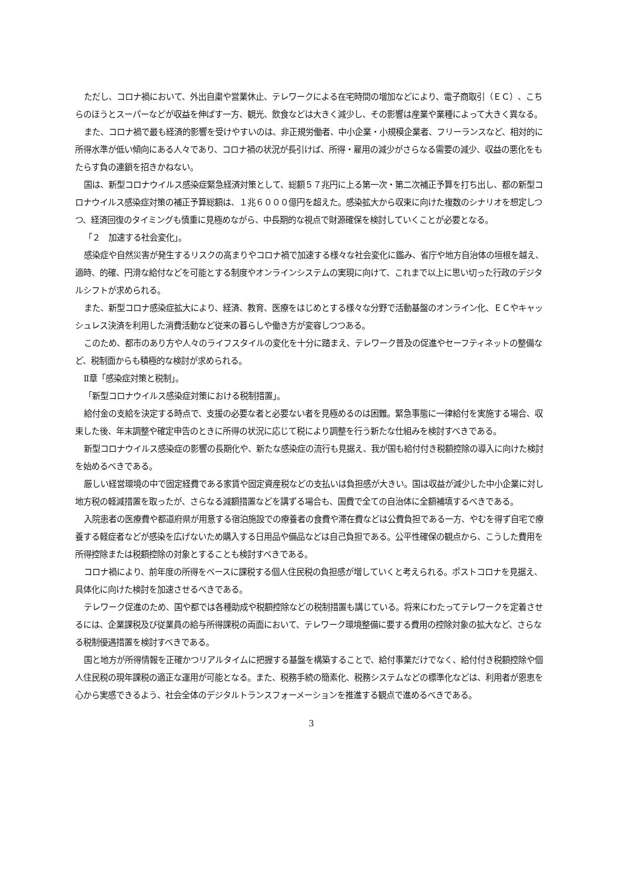ただし、コロナ禍において、外出自粛や営業休止、テレワークによる在宅時間の増加などにより、電子商取引（ＥＣ）、こちらのほうとスーパーなどが収益を伸ばす一方、観光、飲食などは大きく減少し、その影響は産業や業種によって大きく異なる。
また、コロナ禍で最も経済的影響を受けやすいのは、非正規労働者、中小企業・小規模企業者、フリーランスなど、相対的に所得水準が低い傾向にある人々であり、コロナ禍の状況が長引けば、所得・雇用の減少がさらなる需要の減少、収益の悪化をもたらす負の連鎖を招きかねない。
国は、新型コロナウイルス感染症緊急経済対策として、総額５７兆円に上る第一次・第二次補正予算を打ち出し、都の新型コロナウイルス感染症対策の補正予算総額は、１兆６０００億円を超えた。感染拡大から収束に向けた複数のシナリオを想定しつつ、経済回復のタイミングも慎重に見極めながら、中長期的な視点で財源確保を検討していくことが必要となる。
「２　加速する社会変化」。
感染症や自然災害が発生するリスクの高まりやコロナ禍で加速する様々な社会変化に鑑み、省庁や地方自治体の垣根を越え、適時、的確、円滑な給付などを可能とする制度やオンラインシステムの実現に向けて、これまで以上に思い切った行政のデジタルシフトが求められる。
また、新型コロナ感染症拡大により、経済、教育、医療をはじめとする様々な分野で活動基盤のオンライン化、ＥＣやキャッシュレス決済を利用した消費活動など従来の暮らしや働き方が変容しつつある。
このため、都市のあり方や人々のライフスタイルの変化を十分に踏まえ、テレワーク普及の促進やセーフティネットの整備など、税制面からも積極的な検討が求められる。
Ⅱ章「感染症対策と税制」。
「新型コロナウイルス感染症対策における税制措置」。
給付金の支給を決定する時点で、支援の必要な者と必要ない者を見極めるのは困難。緊急事態に一律給付を実施する場合、収束した後、年末調整や確定申告のときに所得の状況に応じて税により調整を行う新たな仕組みを検討すべきである。
新型コロナウイルス感染症の影響の長期化や、新たな感染症の流行も見据え、我が国も給付付き税額控除の導入に向けた検討を始めるべきである。
厳しい経営環境の中で固定経費である家賃や固定資産税などの支払いは負担感が大きい。国は収益が減少した中小企業に対し地方税の軽減措置を取ったが、さらなる減額措置などを講ずる場合も、国費で全ての自治体に全額補填するべきである。
入院患者の医療費や都道府県が用意する宿泊施設での療養者の食費や滞在費などは公費負担である一方、やむを得ず自宅で療養する軽症者などが感染を広げないため購入する日用品や備品などは自己負担である。公平性確保の観点から、こうした費用を所得控除または税額控除の対象とすることも検討すべきである。
コロナ禍により、前年度の所得をベースに課税する個人住民税の負担感が増していくと考えられる。ポストコロナを見据え、具体化に向けた検討を加速させるべきである。
テレワーク促進のため、国や都では各種助成や税額控除などの税制措置も講じている。将来にわたってテレワークを定着させるには、企業課税及び従業員の給与所得課税の両面において、テレワーク環境整備に要する費用の控除対象の拡大など、さらなる税制優遇措置を検討すべきである。
国と地方が所得情報を正確かつリアルタイムに把握する基盤を構築することで、給付事業だけでなく、給付付き税額控除や個人住民税の現年課税の適正な運用が可能となる。また、税務手続の簡素化、税務システムなどの標準化などは、利用者が恩恵を心から実感できるよう、社会全体のデジタルトランスフォーメーションを推進する観点で進めるべきである。
3